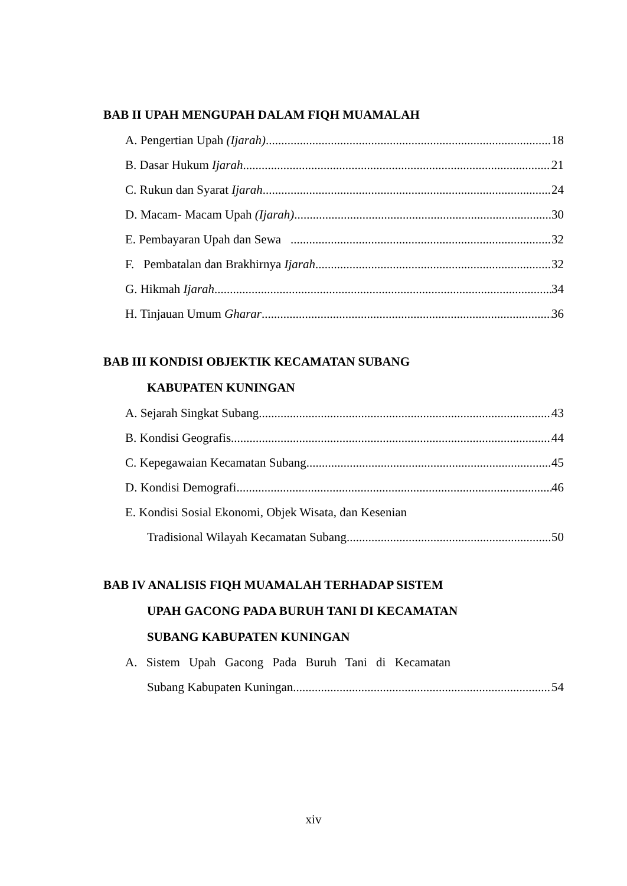BAB II UPAH MENGUPAH DALAM FIQH MUAMALAH
A. Pengertian Upah (Ijarah) 18
B. Dasar Hukum Ijarah 21
C. Rukun dan Syarat Ijarah 24
D. Macam- Macam Upah (Ijarah) 30
E. Pembayaran Upah dan Sewa 32
F. Pembatalan dan Brakhirnya Ijarah 32
G. Hikmah Ijarah 34
H. Tinjauan Umum Gharar 36
BAB III KONDISI OBJEKTIK KECAMATAN SUBANG
KABUPATEN KUNINGAN
A. Sejarah Singkat Subang 43
B. Kondisi Geografis 44
C. Kepegawaian Kecamatan Subang 45
D. Kondisi Demografi 46
E. Kondisi Sosial Ekonomi, Objek Wisata, dan Kesenian
Tradisional Wilayah Kecamatan Subang 50
BAB IV ANALISIS FIQH MUAMALAH TERHADAP SISTEM
UPAH GACONG PADA BURUH TANI DI KECAMATAN
SUBANG KABUPATEN KUNINGAN
A. Sistem Upah Gacong Pada Buruh Tani di Kecamatan
Subang Kabupaten Kuningan 54
xiv